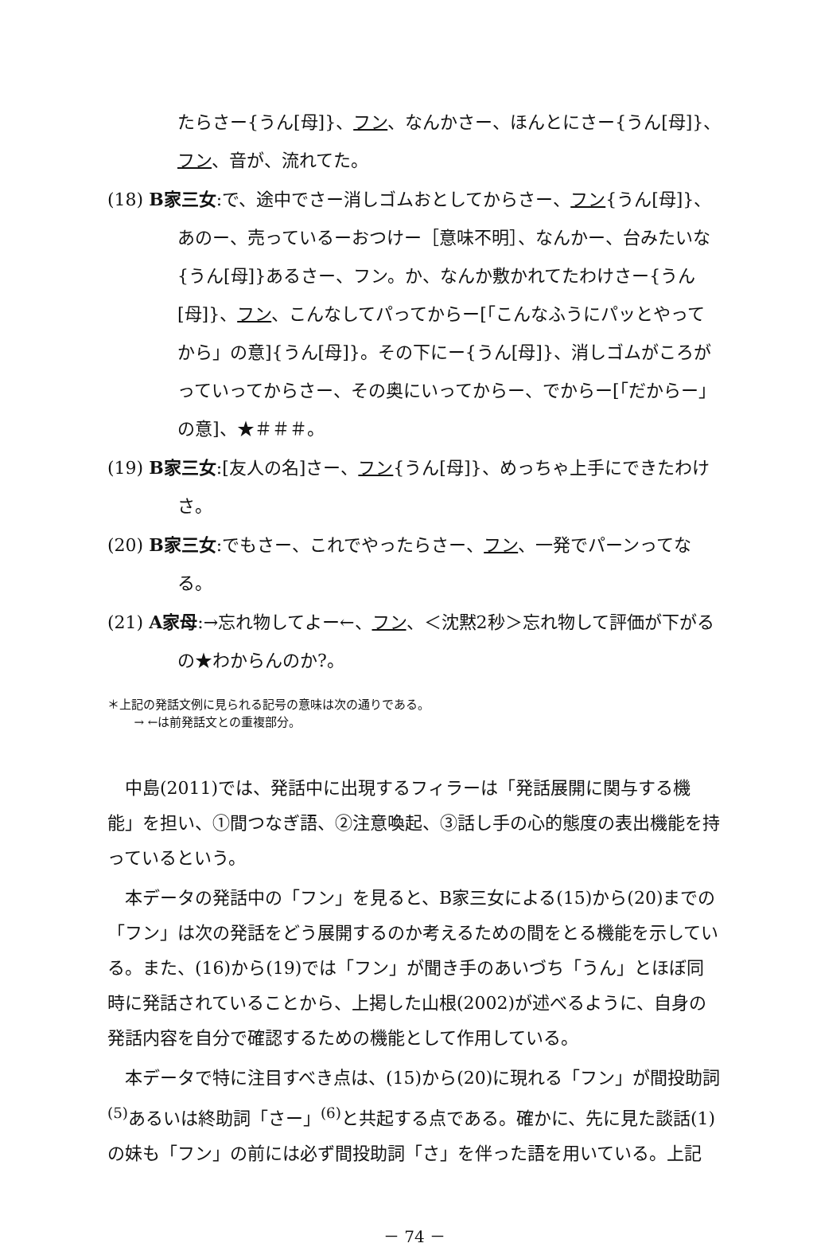たらさー{うん[母]}、フン、なんかさー、ほんとにさー{うん[母]}、フン、音が、流れてた。
(18) B家三女:で、途中でさー消しゴムおとしてからさー、フン{うん[母]}、あのー、売っているーおつけー［意味不明］、なんかー、台みたいな{うん[母]}あるさー、フン。か、なんか敷かれてたわけさー{うん[母]}、フン、こんなしてパってからー[「こんなふうにパッとやってから」の意]{うん[母]}。その下にー{うん[母]}、消しゴムがころがっていってからさー、その奥にいってからー、でからー[「だからー」の意]、★＃＃＃。
(19) B家三女:[友人の名]さー、フン{うん[母]}、めっちゃ上手にできたわけさ。
(20) B家三女:でもさー、これでやったらさー、フン、一発でパーンってなる。
(21) A家母:→忘れ物してよー←、フン、＜沈黙2秒＞忘れ物して評価が下がるの★わからんのか?。
＊上記の発話文例に見られる記号の意味は次の通りである。
→ ←は前発話文との重複部分。
中島(2011)では、発話中に出現するフィラーは「発話展開に関与する機能」を担い、①間つなぎ語、②注意喚起、③話し手の心的態度の表出機能を持っているという。
本データの発話中の「フン」を見ると、B家三女による(15)から(20)までの「フン」は次の発話をどう展開するのか考えるための間をとる機能を示している。また、(16)から(19)では「フン」が聞き手のあいづち「うん」とほぼ同時に発話されていることから、上掲した山根(2002)が述べるように、自身の発話内容を自分で確認するための機能として作用している。
本データで特に注目すべき点は、(15)から(20)に現れる「フン」が間投助詞<sup>(5)</sup>あるいは終助詞「さー」<sup>(6)</sup>と共起する点である。確かに、先に見た談話(1)の妹も「フン」の前には必ず間投助詞「さ」を伴った語を用いている。上記
－ 74 －